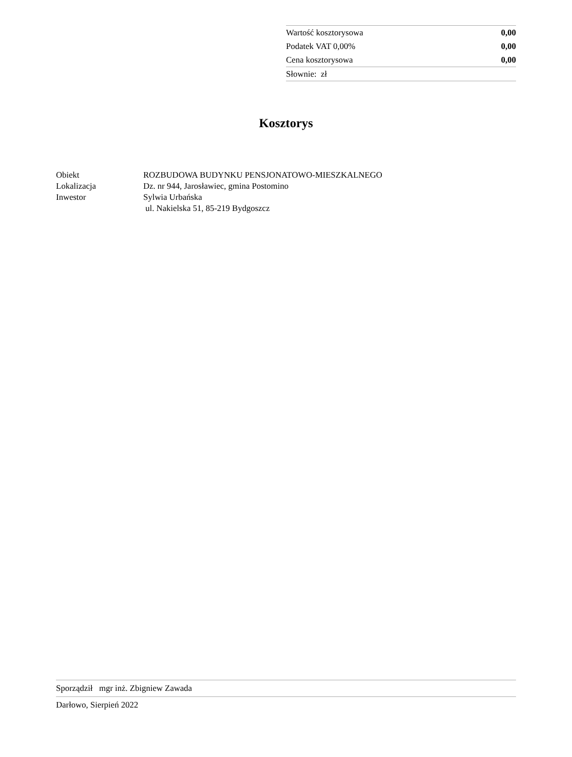| Wartość kosztorysowa | 0,00 |
| Podatek VAT 0,00% | 0,00 |
| Cena kosztorysowa | 0,00 |
| Słownie: zł | |
Kosztorys
| Obiekt | ROZBUDOWA BUDYNKU PENSJONATOWO-MIESZKALNEGO |
| Lokalizacja | Dz. nr 944, Jarosławiec, gmina Postomino |
| Inwestor | Sylwia Urbańska ul. Nakielska 51, 85-219 Bydgoszcz |
Sporządził mgr inż. Zbigniew Zawada
Darłowo, Sierpień 2022